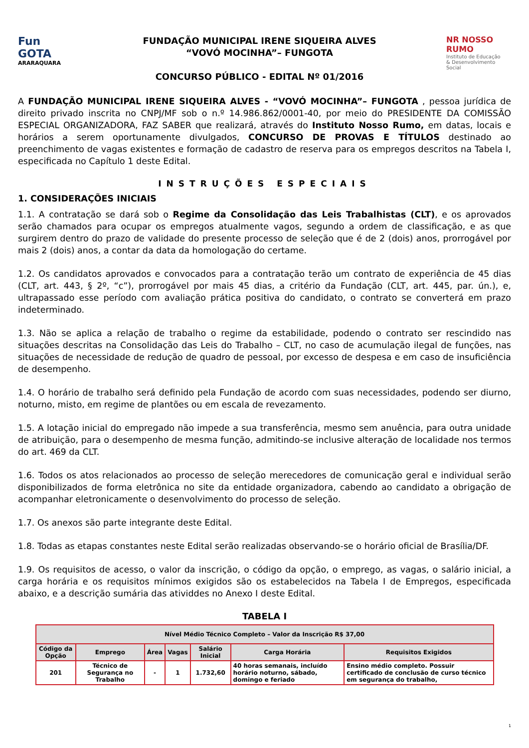Fun GOTA
ARARAQUARA
FUNDAÇÃO MUNICIPAL IRENE SIQUEIRA ALVES
“VOVÓ MOCINHA”– FUNGOTA
CONCURSO PÚBLICO - EDITAL Nº 01/2016
NR NOSSO RUMO
Instituto de Educação
& Desenvolvimento Social
A FUNDAÇÃO MUNICIPAL IRENE SIQUEIRA ALVES - “VOVÓ MOCINHA”– FUNGOTA , pessoa jurídica de direito privado inscrita no CNPJ/MF sob o n.º 14.986.862/0001-40, por meio do PRESIDENTE DA COMISSÃO ESPECIAL ORGANIZADORA, FAZ SABER que realizará, através do Instituto Nosso Rumo, em datas, locais e horários a serem oportunamente divulgados, CONCURSO DE PROVAS E TÍTULOS destinado ao preenchimento de vagas existentes e formação de cadastro de reserva para os empregos descritos na Tabela I, especificada no Capítulo 1 deste Edital.
INSTRUÇÕES ESPECIAIS
1. CONSIDERAÇÕES INICIAIS
1.1. A contratação se dará sob o Regime da Consolidação das Leis Trabalhistas (CLT), e os aprovados serão chamados para ocupar os empregos atualmente vagos, segundo a ordem de classificação, e as que surgirem dentro do prazo de validade do presente processo de seleção que é de 2 (dois) anos, prorrogável por mais 2 (dois) anos, a contar da data da homologação do certame.
1.2. Os candidatos aprovados e convocados para a contratação terão um contrato de experiência de 45 dias (CLT, art. 443, § 2º, “c”), prorrogável por mais 45 dias, a critério da Fundação (CLT, art. 445, par. ún.), e, ultrapassado esse período com avaliação prática positiva do candidato, o contrato se converterá em prazo indeterminado.
1.3. Não se aplica a relação de trabalho o regime da estabilidade, podendo o contrato ser rescindido nas situações descritas na Consolidação das Leis do Trabalho – CLT, no caso de acumulação ilegal de funções, nas situações de necessidade de redução de quadro de pessoal, por excesso de despesa e em caso de insuficiência de desempenho.
1.4. O horário de trabalho será definido pela Fundação de acordo com suas necessidades, podendo ser diurno, noturno, misto, em regime de plantões ou em escala de revezamento.
1.5. A lotação inicial do empregado não impede a sua transferência, mesmo sem anuência, para outra unidade de atribuição, para o desempenho de mesma função, admitindo-se inclusive alteração de localidade nos termos do art. 469 da CLT.
1.6. Todos os atos relacionados ao processo de seleção merecedores de comunicação geral e individual serão disponibilizados de forma eletrônica no site da entidade organizadora, cabendo ao candidato a obrigação de acompanhar eletronicamente o desenvolvimento do processo de seleção.
1.7. Os anexos são parte integrante deste Edital.
1.8. Todas as etapas constantes neste Edital serão realizadas observando-se o horário oficial de Brasília/DF.
1.9. Os requisitos de acesso, o valor da inscrição, o código da opção, o emprego, as vagas, o salário inicial, a carga horária e os requisitos mínimos exigidos são os estabelecidos na Tabela I de Empregos, especificada abaixo, e a descrição sumária das atividdes no Anexo I deste Edital.
TABELA I
| Nível Médio Técnico Completo – Valor da Inscrição R$ 37,00 | | | | | | |
| --- | --- | --- | --- | --- | --- | --- |
| Código da Opção | Emprego | Área | Vagas | Salário Inicial | Carga Horária | Requisitos Exigidos |
| 201 | Técnico de Segurança no Trabalho | - | 1 | 1.732,60 | 40 horas semanais, incluído horário noturno, sábado, domingo e feriado | Ensino médio completo. Possuir certificado de conclusão de curso técnico em segurança do trabalho, |
1